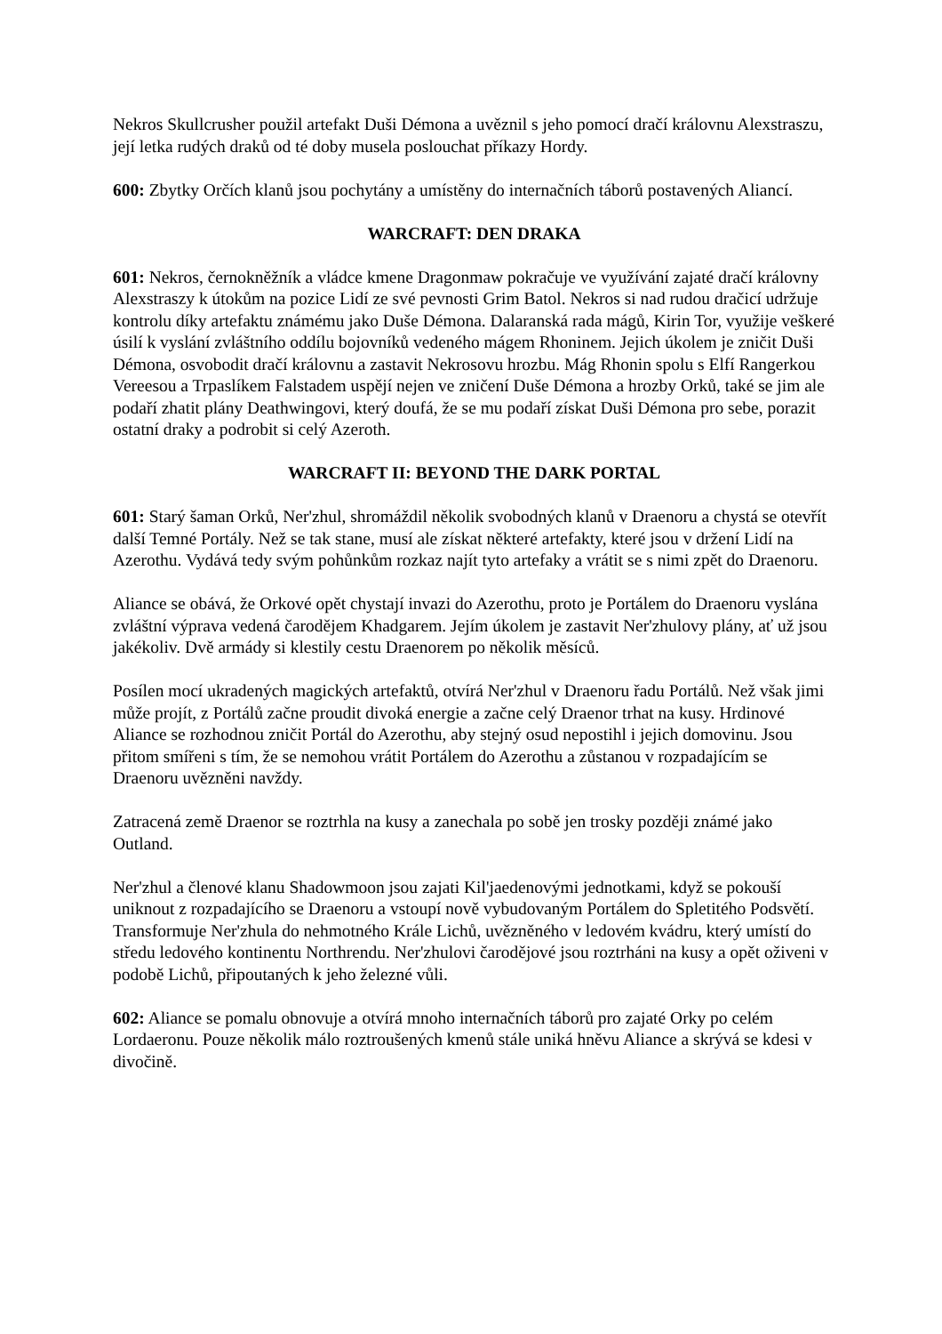Nekros Skullcrusher použil artefakt Duši Démona a uvěznil s jeho pomocí dračí královnu Alexstraszu, její letka rudých draků od té doby musela poslouchat příkazy Hordy.
600: Zbytky Orčích klanů jsou pochytány a umístěny do internačních táborů postavených Aliancí.
WARCRAFT: DEN DRAKA
601: Nekros, černokněžník a vládce kmene Dragonmaw pokračuje ve využívání zajaté dračí královny Alexstraszy k útokům na pozice Lidí ze své pevnosti Grim Batol. Nekros si nad rudou dračicí udržuje kontrolu díky artefaktu známému jako Duše Démona. Dalaranská rada mágů, Kirin Tor, využije veškeré úsilí k vyslání zvláštního oddílu bojovníků vedeného mágem Rhoninem. Jejich úkolem je zničit Duši Démona, osvobodit dračí královnu a zastavit Nekrosovu hrozbu. Mág Rhonin spolu s Elfí Rangerkou Vereesou a Trpaslíkem Falstadem uspějí nejen ve zničení Duše Démona a hrozby Orků, také se jim ale podaří zhatit plány Deathwingovi, který doufá, že se mu podaří získat Duši Démona pro sebe, porazit ostatní draky a podrobit si celý Azeroth.
WARCRAFT II: BEYOND THE DARK PORTAL
601: Starý šaman Orků, Ner'zhul, shromáždil několik svobodných klanů v Draenoru a chystá se otevřít další Temné Portály. Než se tak stane, musí ale získat některé artefakty, které jsou v držení Lidí na Azerothu. Vydává tedy svým pohůnkům rozkaz najít tyto artefaky a vrátit se s nimi zpět do Draenoru.
Aliance se obává, že Orkové opět chystají invazi do Azerothu, proto je Portálem do Draenoru vyslána zvláštní výprava vedená čarodějem Khadgarem. Jejím úkolem je zastavit Ner'zhulovy plány, ať už jsou jakékoliv. Dvě armády si klestily cestu Draenorem po několik měsíců.
Posílen mocí ukradených magických artefaktů, otvírá Ner'zhul v Draenoru řadu Portálů. Než však jimi může projít, z Portálů začne proudit divoká energie a začne celý Draenor trhat na kusy. Hrdinové Aliance se rozhodnou zničit Portál do Azerothu, aby stejný osud nepostihl i jejich domovinu. Jsou přitom smířeni s tím, že se nemohou vrátit Portálem do Azerothu a zůstanou v rozpadajícím se Draenoru uvězněni navždy.
Zatracená země Draenor se roztrhla na kusy a zanechala po sobě jen trosky později známé jako Outland.
Ner'zhul a členové klanu Shadowmoon jsou zajati Kil'jaedenovými jednotkami, když se pokouší uniknout z rozpadajícího se Draenoru a vstoupí nově vybudovaným Portálem do Spletitého Podsvětí. Transformuje Ner'zhula do nehmotného Krále Lichů, uvězněného v ledovém kvádru, který umístí do středu ledového kontinentu Northrendu. Ner'zhulovi čarodějové jsou roztrháni na kusy a opět oživeni v podobě Lichů, připoutaných k jeho železné vůli.
602: Aliance se pomalu obnovuje a otvírá mnoho internačních táborů pro zajaté Orky po celém Lordaeronu. Pouze několik málo roztroušených kmenů stále uniká hněvu Aliance a skrývá se kdesi v divočině.